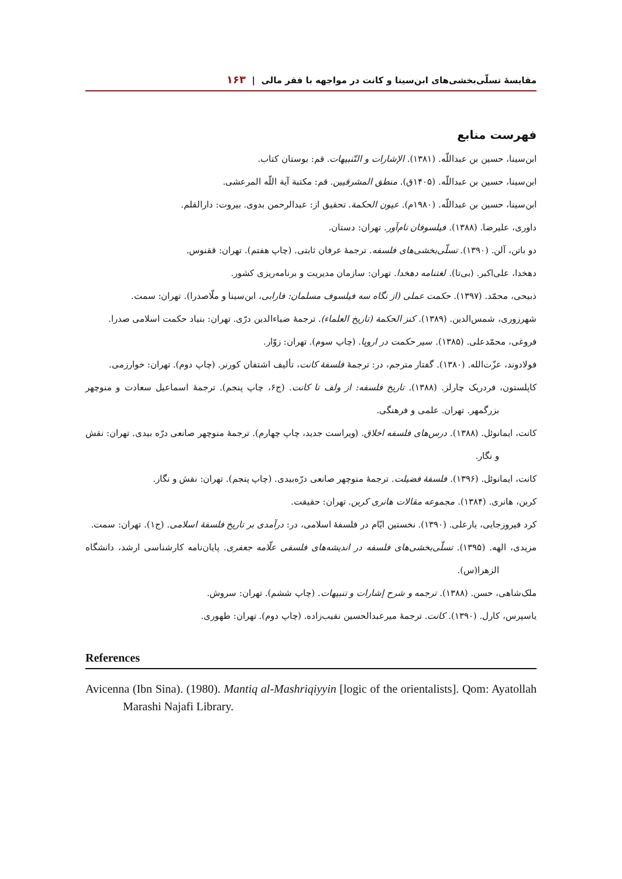مقایسهٔ تسلّی‌بخشی‌های ابن‌سینا و کانت در مواجهه با فقر مالی | ۱۶۳
فهرست منابع
ابن‌سینا، حسین بن عبداللّه. (۱۳۸۱). الإشارات و التّنبیهات. قم: بوستان کتاب.
ابن‌سینا، حسین بن عبداللّه. (۱۴۰۵ق). منطق المشرقیین. قم: مکتبة آیة اللّه المرعشی.
ابن‌سینا، حسین بن عبداللّه. (۱۹۸۰م). عیون الحکمة. تحقیق از: عبدالرحمن بدوی. بیروت: دارالقلم.
داوری، علیرضا. (۱۳۸۸). فیلسوفان نام‌آور. تهران: دستان.
دو باتن، آلن. (۱۳۹۰). تسلّی‌بخشی‌های فلسفه. ترجمهٔ عرفان ثابتی. (چاپ هفتم). تهران: ققنوس.
دهخدا، علی‌اکبر. (بی‌تا). لغتنامه دهخدا. تهران: سازمان مدیریت و برنامه‌ریزی کشور.
ذبیحی، محمّد. (۱۳۹۷). حکمت عملی (از نگاه سه فیلسوف مسلمان: فارابی، ابن‌سینا و ملّاصدرا). تهران: سمت.
شهرزوری، شمس‌الدین. (۱۳۸۹). کنز الحکمة (تاریخ العلماء). ترجمهٔ ضیاءالدین درّی. تهران: بنیاد حکمت اسلامی صدرا.
فروغی، محمّدعلی. (۱۳۸۵). سیر حکمت در اروپا. (چاپ سوم). تهران: زوّار.
فولادوند، عزّت‌الله. (۱۳۸۰). گفتار مترجم، در: ترجمهٔ فلسفهٔ کانت، تألیف اشتفان کورنر. (چاپ دوم). تهران: خوارزمی.
کاپلستون، فردریک چارلز. (۱۳۸۸). تاریخ فلسفه: از ولف تا کانت. (ج۶، چاپ پنجم). ترجمهٔ اسماعیل سعادت و منوچهر بزرگمهر. تهران. علمی و فرهنگی.
کانت، ایمانوئل. (۱۳۸۸). درس‌های فلسفه اخلاق. (ویراست جدید، چاپ چهارم). ترجمهٔ منوچهر صانعی درّه بیدی. تهران: نقش و نگار.
کانت، ایمانوئل. (۱۳۹۶). فلسفهٔ فضیلت. ترجمهٔ منوچهر صانعی درّه‌بیدی. (چاپ پنجم). تهران: نقش و نگار.
کربن، هانری. (۱۳۸۴). مجموعه مقالات هانری کربن. تهران: حقیقت.
کرد فیروزجایی، یارعلی. (۱۳۹۰). نخستین ایّام در فلسفهٔ اسلامی، در: درآمدی بر تاریخ فلسفهٔ اسلامی. (ج۱). تهران: سمت.
مزیدی، الهه. (۱۳۹۵). تسلّی‌بخشی‌های فلسفه در اندیشه‌های فلسفی علّامه جعفری. پایان‌نامه کارشناسی ارشد، دانشگاه الزهرا(س).
ملک‌شاهی، حسن. (۱۳۸۸). ترجمه و شرح إشارات و تنبیهات. (چاپ ششم). تهران: سروش.
یاسپرس، کارل. (۱۳۹۰). کانت. ترجمهٔ میرعبدالحسین نقیب‌زاده. (چاپ دوم). تهران: طهوری.
References
Avicenna (Ibn Sina). (1980). Mantiq al-Mashriqiyyin [logic of the orientalists]. Qom: Ayatollah Marashi Najafi Library.